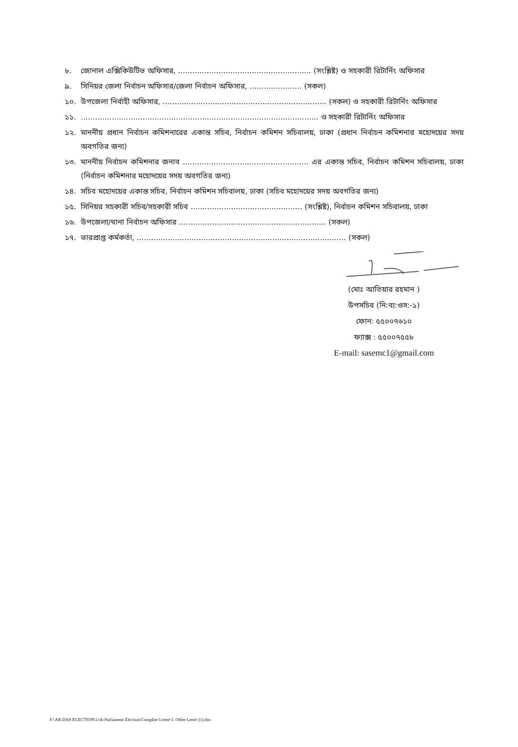৮. জোনাল এক্সিকিউটিভ অফিসার, ........................................................ (সংশ্লিষ্ট) ও সহকারী রিটার্নিং অফিসার
৯. সিনিয়র জেলা নির্বাচন অফিসার/জেলা নির্বাচন অফিসার, ...................... (সকল)
১০. উপজেলা নির্বাহী অফিসার, ..................................................................... (সকল) ও সহকারী রিটার্নিং অফিসার
১১..................................................................................................... ও সহকারী রিটার্নিং অফিসার
১২. মাননীয় প্রধান নির্বাচন কমিশনারের একান্ত সচিব, নির্বাচন কমিশন সচিবালয়, ঢাকা (প্রধান নির্বাচন কমিশনার মহোদয়ের সদয় অবগতির জন্য)
১৩. মাননীয় নির্বাচন কমিশনার জনাব ..................................................... এর একান্ত সচিব, নির্বাচন কমিশন সচিবালয়, ঢাকা (নির্বাচন কমিশনার মহোদয়ের সদয় অবগতির জন্য)
১৪. সচিব মহোদয়ের একান্ত সচিব, নির্বাচন কমিশন সচিবালয়, ঢাকা (সচিব মহোদয়ের সদয় অবগতির জন্য)
১৫. সিনিয়র সহকারী সচিব/সহকারী সচিব ............................................... (সংশ্লিষ্ট), নির্বাচন কমিশন সচিবালয়, ঢাকা
১৬. উপজেলা/থানা নির্বাচন অফিসার .............................................................. (সকল)
১৭. ভারপ্রাপ্ত কর্মকর্তা, ........................................................................................ (সকল)
(মোঃ আতিয়ার রহমান )
উপসচিব (নি:ব্য:ওস:-১)
ফোন: ৫৫০০৭৬১০
ফ্যাক্স : ৫৫০০৭৫৫৮
E-mail: sasemc1@gmail.com
F:\AR.DAS ELECTION\11th Parliament Election\Complite Letter\1. Other Letter (1).doc